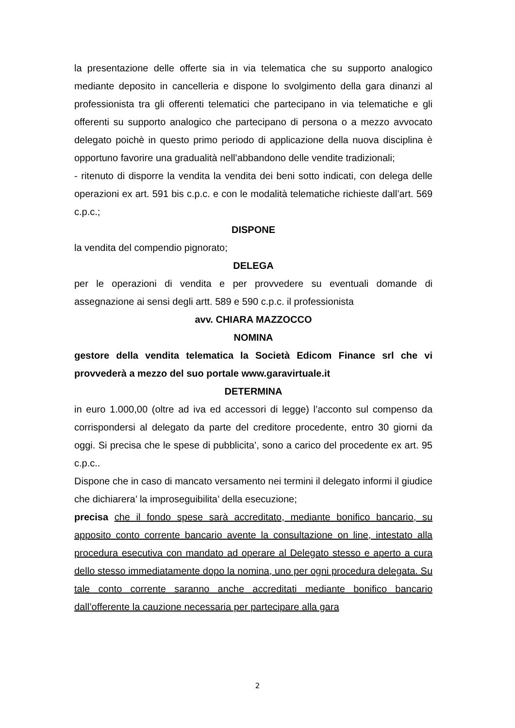la presentazione delle offerte sia in via telematica che su supporto analogico mediante deposito in cancelleria e dispone lo svolgimento della gara dinanzi al professionista tra gli offerenti telematici che partecipano in via telematiche e gli offerenti su supporto analogico che partecipano di persona o a mezzo avvocato delegato poichè in questo primo periodo di applicazione della nuova disciplina è opportuno favorire una gradualità nell’abbandono delle vendite tradizionali;
- ritenuto di disporre la vendita la vendita dei beni sotto indicati, con delega delle operazioni ex art. 591 bis c.p.c. e con le modalità telematiche richieste dall’art. 569 c.p.c.;
DISPONE
la vendita del compendio pignorato;
DELEGA
per le operazioni di vendita e per provvedere su eventuali domande di assegnazione ai sensi degli artt. 589 e 590 c.p.c. il professionista
avv. CHIARA MAZZOCCO
NOMINA
gestore della vendita telematica la Società Edicom Finance srl che vi provvederà a mezzo del suo portale www.garavirtuale.it
DETERMINA
in euro 1.000,00 (oltre ad iva ed accessori di legge) l’acconto sul compenso da corrispondersi al delegato da parte del creditore procedente, entro 30 giorni da oggi. Si precisa che le spese di pubblicita’, sono a carico del procedente ex art. 95 c.p.c..
Dispone che in caso di mancato versamento nei termini il delegato informi il giudice che dichiarera’ la improseguibilita’ della esecuzione;
precisa che il fondo spese sarà accreditato, mediante bonifico bancario, su apposito conto corrente bancario avente la consultazione on line, intestato alla procedura esecutiva con mandato ad operare al Delegato stesso e aperto a cura dello stesso immediatamente dopo la nomina, uno per ogni procedura delegata. Su tale conto corrente saranno anche accreditati mediante bonifico bancario dall’offerente la cauzione necessaria per partecipare alla gara
2